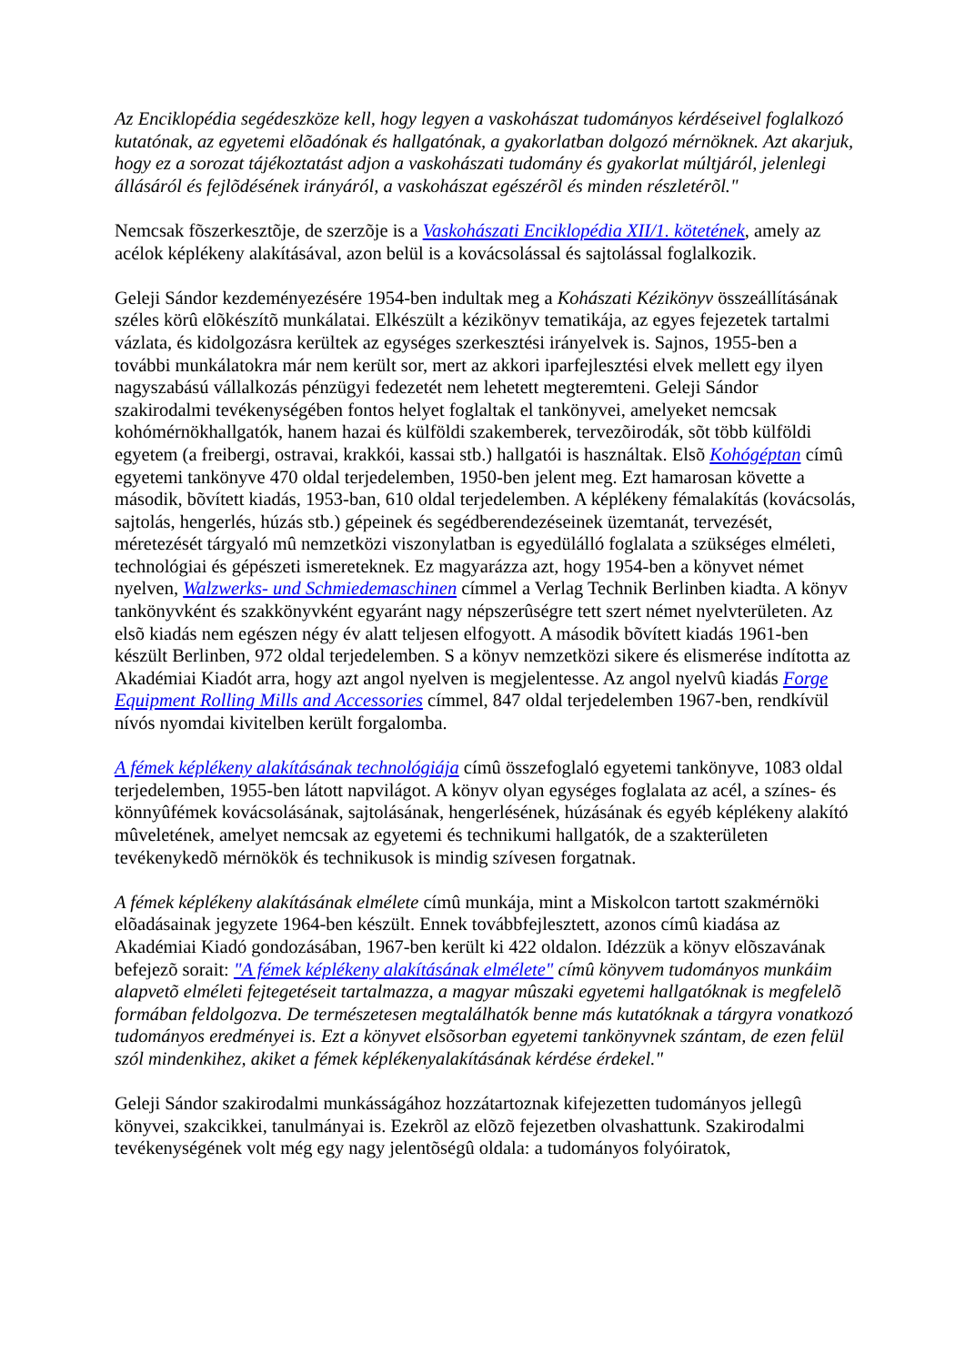Az Enciklopédia segédeszköze kell, hogy legyen a vaskohászat tudományos kérdéseivel foglalkozó kutatónak, az egyetemi elõadónak és hallgatónak, a gyakorlatban dolgozó mérnöknek. Azt akarjuk, hogy ez a sorozat tájékoztatást adjon a vaskohászati tudomány és gyakorlat múltjáról, jelenlegi állásáról és fejlõdésének irányáról, a vaskohászat egészérõl és minden részletérõl."
Nemcsak fõszerkesztõje, de szerzõje is a Vaskohászati Enciklopédia XII/1. kötetének, amely az acélok képlékeny alakításával, azon belül is a kovácsolással és sajtolással foglalkozik.
Geleji Sándor kezdeményezésére 1954-ben indultak meg a Kohászati Kézikönyv összeállításának széles körû elõkészítõ munkálatai. Elkészült a kézikönyv tematikája, az egyes fejezetek tartalmi vázlata, és kidolgozásra kerültek az egységes szerkesztési irányelvek is. Sajnos, 1955-ben a további munkálatokra már nem került sor, mert az akkori iparfejlesztési elvek mellett egy ilyen nagyszabású vállalkozás pénzügyi fedezetét nem lehetett megteremteni. Geleji Sándor szakirodalmi tevékenységében fontos helyet foglaltak el tankönyvei, amelyeket nemcsak kohómérnökhallgatók, hanem hazai és külföldi szakemberek, tervezõirodák, sõt több külföldi egyetem (a freibergi, ostravai, krakkói, kassai stb.) hallgatói is használtak. Elsõ Kohógéptan címû egyetemi tankönyve 470 oldal terjedelemben, 1950-ben jelent meg. Ezt hamarosan követte a második, bõvített kiadás, 1953-ban, 610 oldal terjedelemben. A képlékeny fémalakítás (kovácsolás, sajtolás, hengerlés, húzás stb.) gépeinek és segédberendezéseinek üzemtanát, tervezését, méretezését tárgyaló mû nemzetközi viszonylatban is egyedülálló foglalata a szükséges elméleti, technológiai és gépészeti ismereteknek. Ez magyarázza azt, hogy 1954-ben a könyvet német nyelven, Walzwerks- und Schmiedemaschinen címmel a Verlag Technik Berlinben kiadta. A könyv tankönyvként és szakkönyvként egyaránt nagy népszerûségre tett szert német nyelvterületen. Az elsõ kiadás nem egészen négy év alatt teljesen elfogyott. A második bõvített kiadás 1961-ben készült Berlinben, 972 oldal terjedelemben. S a könyv nemzetközi sikere és elismerése indította az Akadémiai Kiadót arra, hogy azt angol nyelven is megjelentesse. Az angol nyelvû kiadás Forge Equipment Rolling Mills and Accessories címmel, 847 oldal terjedelemben 1967-ben, rendkívül nívós nyomdai kivitelben került forgalomba.
A fémek képlékeny alakításának technológiája címû összefoglaló egyetemi tankönyve, 1083 oldal terjedelemben, 1955-ben látott napvilágot. A könyv olyan egységes foglalata az acél, a színes- és könnyûfémek kovácsolásának, sajtolásának, hengerlésének, húzásának és egyéb képlékeny alakító mûveletének, amelyet nemcsak az egyetemi és technikumi hallgatók, de a szakterületen tevékenykedõ mérnökök és technikusok is mindig szívesen forgatnak.
A fémek képlékeny alakításának elmélete címû munkája, mint a Miskolcon tartott szakmérnöki elõadásainak jegyzete 1964-ben készült. Ennek továbbfejlesztett, azonos címû kiadása az Akadémiai Kiadó gondozásában, 1967-ben került ki 422 oldalon. Idézzük a könyv elõszavának befejezõ sorait: "A fémek képlékeny alakításának elmélete" címû könyvem tudományos munkáim alapvetõ elméleti fejtegetéseit tartalmazza, a magyar mûszaki egyetemi hallgatóknak is megfelelõ formában feldolgozva. De természetesen megtalálhatók benne más kutatóknak a tárgyra vonatkozó tudományos eredményei is. Ezt a könyvet elsõsorban egyetemi tankönyvnek szántam, de ezen felül szól mindenkihez, akiket a fémek képlékenyalakításának kérdése érdekel."
Geleji Sándor szakirodalmi munkásságához hozzátartoznak kifejezetten tudományos jellegû könyvei, szakcikkei, tanulmányai is. Ezekrõl az elõzõ fejezetben olvashattunk. Szakirodalmi tevékenységének volt még egy nagy jelentõségû oldala: a tudományos folyóiratok,